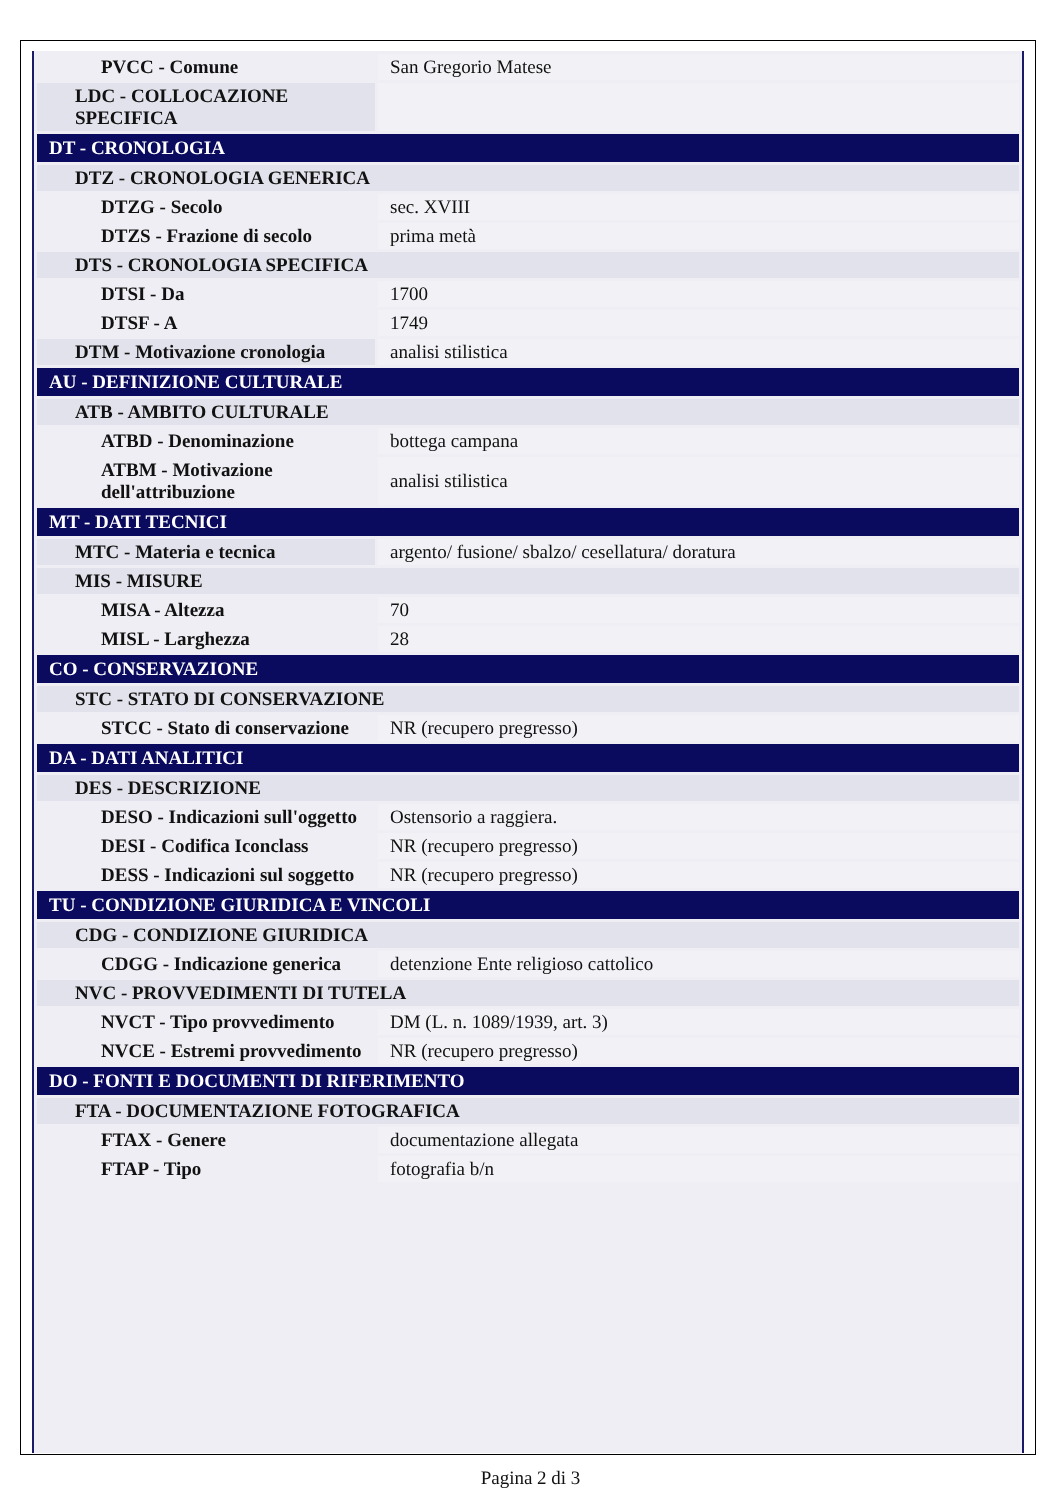| PVCC - Comune | San Gregorio Matese |
| LDC - COLLOCAZIONE SPECIFICA | |
| DT - CRONOLOGIA | |
| DTZ - CRONOLOGIA GENERICA | |
| DTZG - Secolo | sec. XVIII |
| DTZS - Frazione di secolo | prima metà |
| DTS - CRONOLOGIA SPECIFICA | |
| DTSI - Da | 1700 |
| DTSF - A | 1749 |
| DTM - Motivazione cronologia | analisi stilistica |
| AU - DEFINIZIONE CULTURALE | |
| ATB - AMBITO CULTURALE | |
| ATBD - Denominazione | bottega campana |
| ATBM - Motivazione dell'attribuzione | analisi stilistica |
| MT - DATI TECNICI | |
| MTC - Materia e tecnica | argento/ fusione/ sbalzo/ cesellatura/ doratura |
| MIS - MISURE | |
| MISA - Altezza | 70 |
| MISL - Larghezza | 28 |
| CO - CONSERVAZIONE | |
| STC - STATO DI CONSERVAZIONE | |
| STCC - Stato di conservazione | NR (recupero pregresso) |
| DA - DATI ANALITICI | |
| DES - DESCRIZIONE | |
| DESO - Indicazioni sull'oggetto | Ostensorio a raggiera. |
| DESI - Codifica Iconclass | NR (recupero pregresso) |
| DESS - Indicazioni sul soggetto | NR (recupero pregresso) |
| TU - CONDIZIONE GIURIDICA E VINCOLI | |
| CDG - CONDIZIONE GIURIDICA | |
| CDGG - Indicazione generica | detenzione Ente religioso cattolico |
| NVC - PROVVEDIMENTI DI TUTELA | |
| NVCT - Tipo provvedimento | DM (L. n. 1089/1939, art. 3) |
| NVCE - Estremi provvedimento | NR (recupero pregresso) |
| DO - FONTI E DOCUMENTI DI RIFERIMENTO | |
| FTA - DOCUMENTAZIONE FOTOGRAFICA | |
| FTAX - Genere | documentazione allegata |
| FTAP - Tipo | fotografia b/n |
Pagina 2 di 3